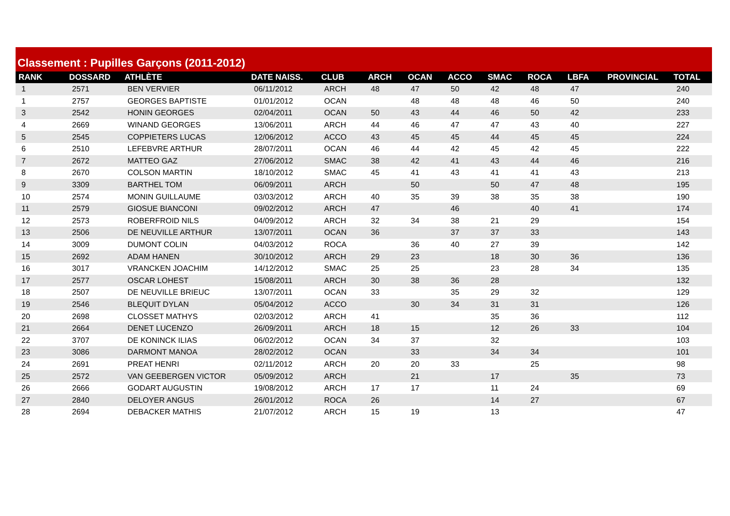Classement : Pupilles Garçons (2011-2012)
| RANK | DOSSARD | ATHLÈTE | DATE NAISS. | CLUB | ARCH | OCAN | ACCO | SMAC | ROCA | LBFA | PROVINCIAL | TOTAL |
| --- | --- | --- | --- | --- | --- | --- | --- | --- | --- | --- | --- | --- |
| 1 | 2571 | BEN VERVIER | 06/11/2012 | ARCH | 48 | 47 | 50 | 42 | 48 | 47 | | 240 |
| 1 | 2757 | GEORGES BAPTISTE | 01/01/2012 | OCAN | | 48 | 48 | 48 | 46 | 50 | | 240 |
| 3 | 2542 | HONIN GEORGES | 02/04/2011 | OCAN | 50 | 43 | 44 | 46 | 50 | 42 | | 233 |
| 4 | 2669 | WINAND GEORGES | 13/06/2011 | ARCH | 44 | 46 | 47 | 47 | 43 | 40 | | 227 |
| 5 | 2545 | COPPIETERS LUCAS | 12/06/2012 | ACCO | 43 | 45 | 45 | 44 | 45 | 45 | | 224 |
| 6 | 2510 | LEFEBVRE ARTHUR | 28/07/2011 | OCAN | 46 | 44 | 42 | 45 | 42 | 45 | | 222 |
| 7 | 2672 | MATTEO GAZ | 27/06/2012 | SMAC | 38 | 42 | 41 | 43 | 44 | 46 | | 216 |
| 8 | 2670 | COLSON MARTIN | 18/10/2012 | SMAC | 45 | 41 | 43 | 41 | 41 | 43 | | 213 |
| 9 | 3309 | BARTHEL TOM | 06/09/2011 | ARCH | | 50 | | 50 | 47 | 48 | | 195 |
| 10 | 2574 | MONIN GUILLAUME | 03/03/2012 | ARCH | 40 | 35 | 39 | 38 | 35 | 38 | | 190 |
| 11 | 2579 | GIOSUE BIANCONI | 09/02/2012 | ARCH | 47 | | 46 | | 40 | 41 | | 174 |
| 12 | 2573 | ROBERFROID NILS | 04/09/2012 | ARCH | 32 | 34 | 38 | 21 | 29 | | | 154 |
| 13 | 2506 | DE NEUVILLE ARTHUR | 13/07/2011 | OCAN | 36 | | 37 | 37 | 33 | | | 143 |
| 14 | 3009 | DUMONT COLIN | 04/03/2012 | ROCA | | 36 | 40 | 27 | 39 | | | 142 |
| 15 | 2692 | ADAM HANEN | 30/10/2012 | ARCH | 29 | 23 | | 18 | 30 | 36 | | 136 |
| 16 | 3017 | VRANCKEN JOACHIM | 14/12/2012 | SMAC | 25 | 25 | | 23 | 28 | 34 | | 135 |
| 17 | 2577 | OSCAR LOHEST | 15/08/2011 | ARCH | 30 | 38 | 36 | 28 | | | | 132 |
| 18 | 2507 | DE NEUVILLE BRIEUC | 13/07/2011 | OCAN | 33 | | 35 | 29 | 32 | | | 129 |
| 19 | 2546 | BLEQUIT DYLAN | 05/04/2012 | ACCO | | 30 | 34 | 31 | 31 | | | 126 |
| 20 | 2698 | CLOSSET MATHYS | 02/03/2012 | ARCH | 41 | | | 35 | 36 | | | 112 |
| 21 | 2664 | DENET LUCENZO | 26/09/2011 | ARCH | 18 | 15 | | 12 | 26 | 33 | | 104 |
| 22 | 3707 | DE KONINCK ILIAS | 06/02/2012 | OCAN | 34 | 37 | | 32 | | | | 103 |
| 23 | 3086 | DARMONT MANOA | 28/02/2012 | OCAN | | 33 | | 34 | 34 | | | 101 |
| 24 | 2691 | PREAT HENRI | 02/11/2012 | ARCH | 20 | 20 | 33 | | 25 | | | 98 |
| 25 | 2572 | VAN GEEBERGEN VICTOR | 05/09/2012 | ARCH | | 21 | | 17 | | 35 | | 73 |
| 26 | 2666 | GODART AUGUSTIN | 19/08/2012 | ARCH | 17 | 17 | | 11 | 24 | | | 69 |
| 27 | 2840 | DELOYER ANGUS | 26/01/2012 | ROCA | 26 | | | 14 | 27 | | | 67 |
| 28 | 2694 | DEBACKER MATHIS | 21/07/2012 | ARCH | 15 | 19 | | 13 | | | | 47 |